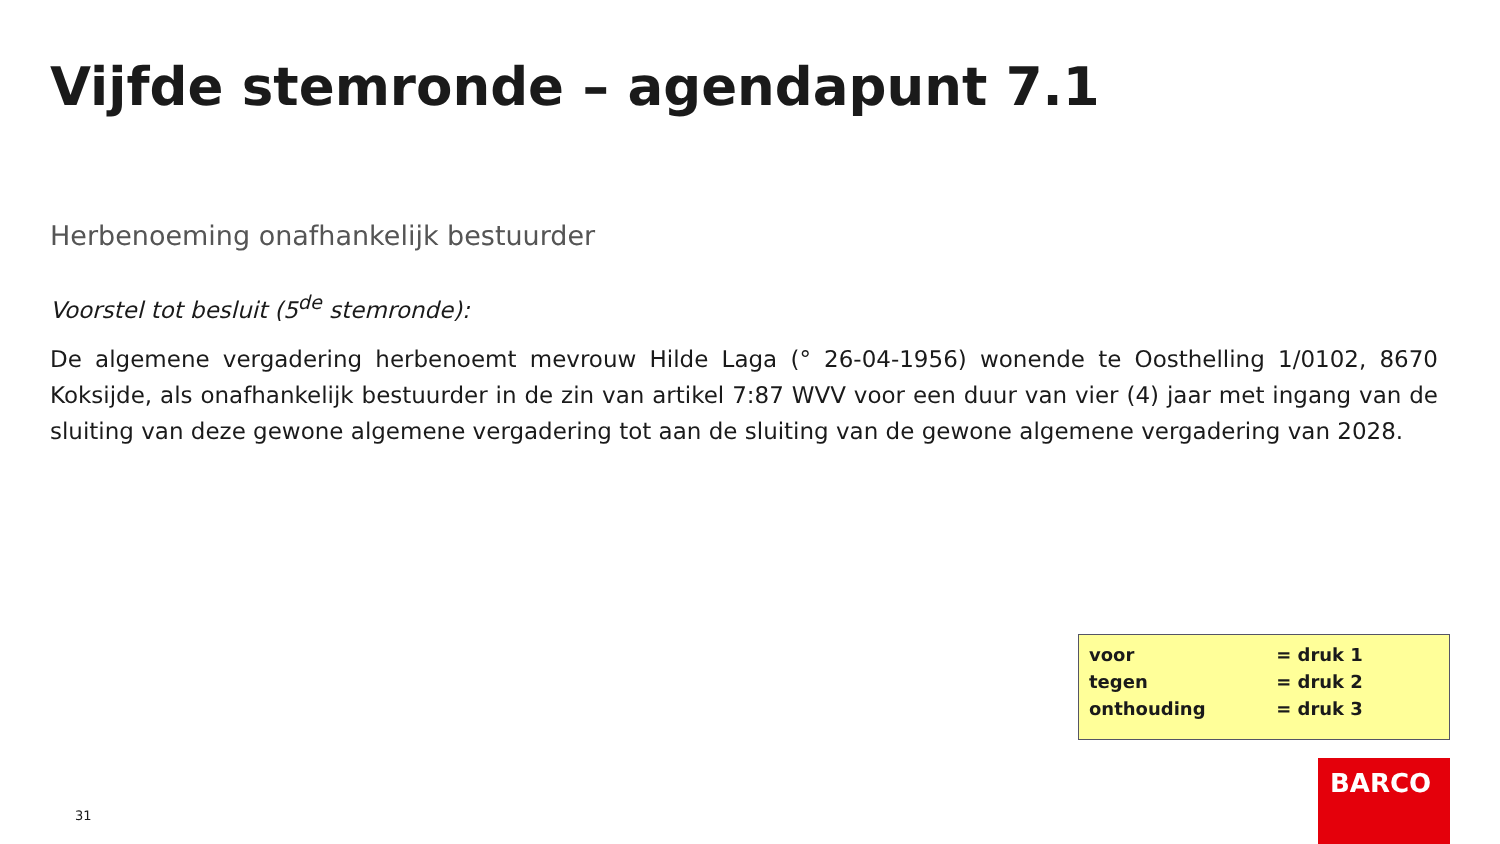Vijfde stemronde – agendapunt 7.1
Herbenoeming onafhankelijk bestuurder
Voorstel tot besluit (5<sup>de</sup> stemronde):
De algemene vergadering herbenoemt mevrouw Hilde Laga (° 26-04-1956) wonende te Oosthelling 1/0102, 8670 Koksijde, als onafhankelijk bestuurder in de zin van artikel 7:87 WVV voor een duur van vier (4) jaar met ingang van de sluiting van deze gewone algemene vergadering tot aan de sluiting van de gewone algemene vergadering van 2028.
| voor | = druk 1 |
| tegen | = druk 2 |
| onthouding | = druk 3 |
31
BARCO